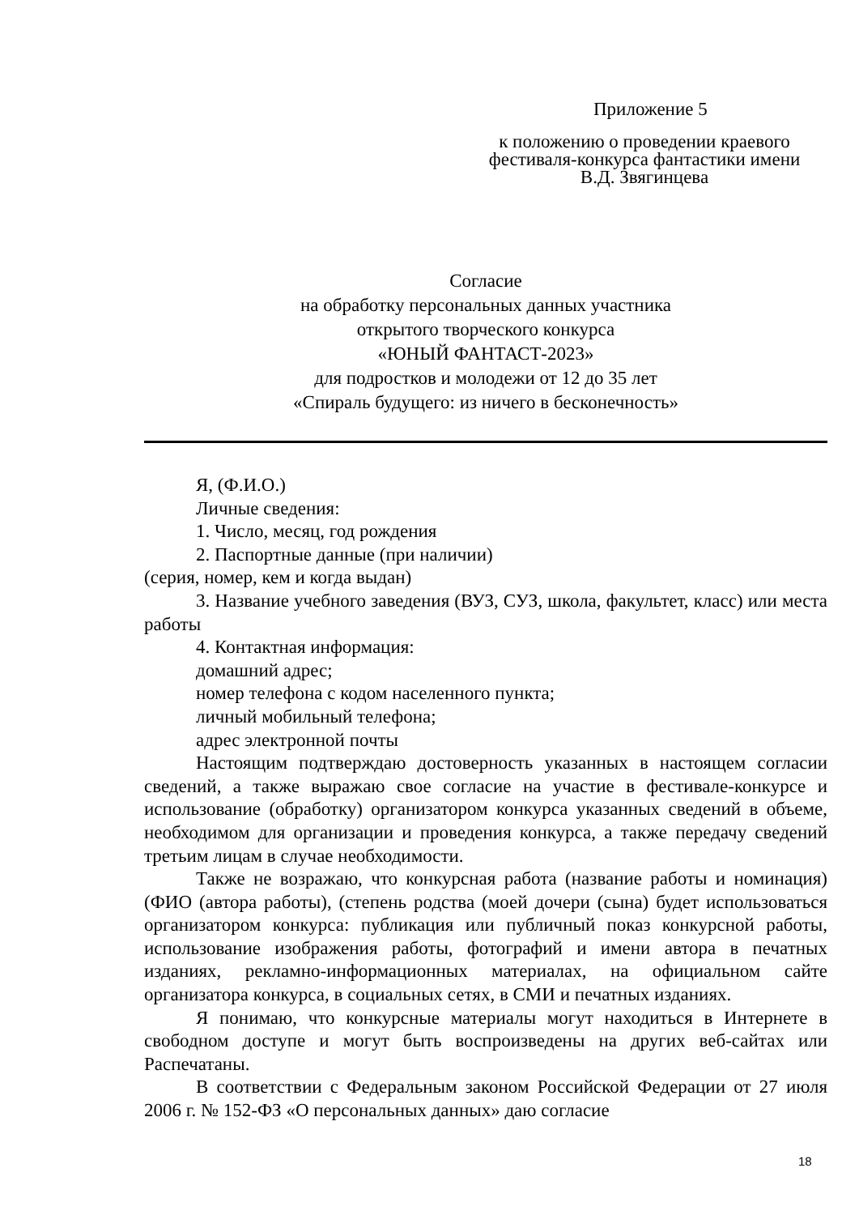Приложение 5
к положению о проведении краевого фестиваля-конкурса фантастики имени В.Д. Звягинцева
Согласие
на обработку персональных данных участника
открытого творческого конкурса
«ЮНЫЙ ФАНТАСТ-2023»
для подростков и молодежи от 12 до 35 лет
«Спираль будущего: из ничего в бесконечность»
Я, (Ф.И.О.)
Личные сведения:
1. Число, месяц, год рождения
2. Паспортные данные (при наличии)
(серия, номер, кем и когда выдан)
3. Название учебного заведения (ВУЗ, СУЗ, школа, факультет, класс) или места работы
4. Контактная информация:
домашний адрес;
номер телефона с кодом населенного пункта;
личный мобильный телефона;
адрес электронной почты
Настоящим подтверждаю достоверность указанных в настоящем согласии сведений, а также выражаю свое согласие на участие в фестивале-конкурсе и использование (обработку) организатором конкурса указанных сведений в объеме, необходимом для организации и проведения конкурса, а также передачу сведений третьим лицам в случае необходимости.
Также не возражаю, что конкурсная работа (название работы и номинация) (ФИО (автора работы), (степень родства (моей дочери (сына) будет использоваться организатором конкурса: публикация или публичный показ конкурсной работы, использование изображения работы, фотографий и имени автора в печатных изданиях, рекламно-информационных материалах, на официальном сайте организатора конкурса, в социальных сетях, в СМИ и печатных изданиях.
Я понимаю, что конкурсные материалы могут находиться в Интернете в свободном доступе и могут быть воспроизведены на других веб-сайтах или Распечатаны.
В соответствии с Федеральным законом Российской Федерации от 27 июля 2006 г. № 152-ФЗ «О персональных данных» даю согласие
18